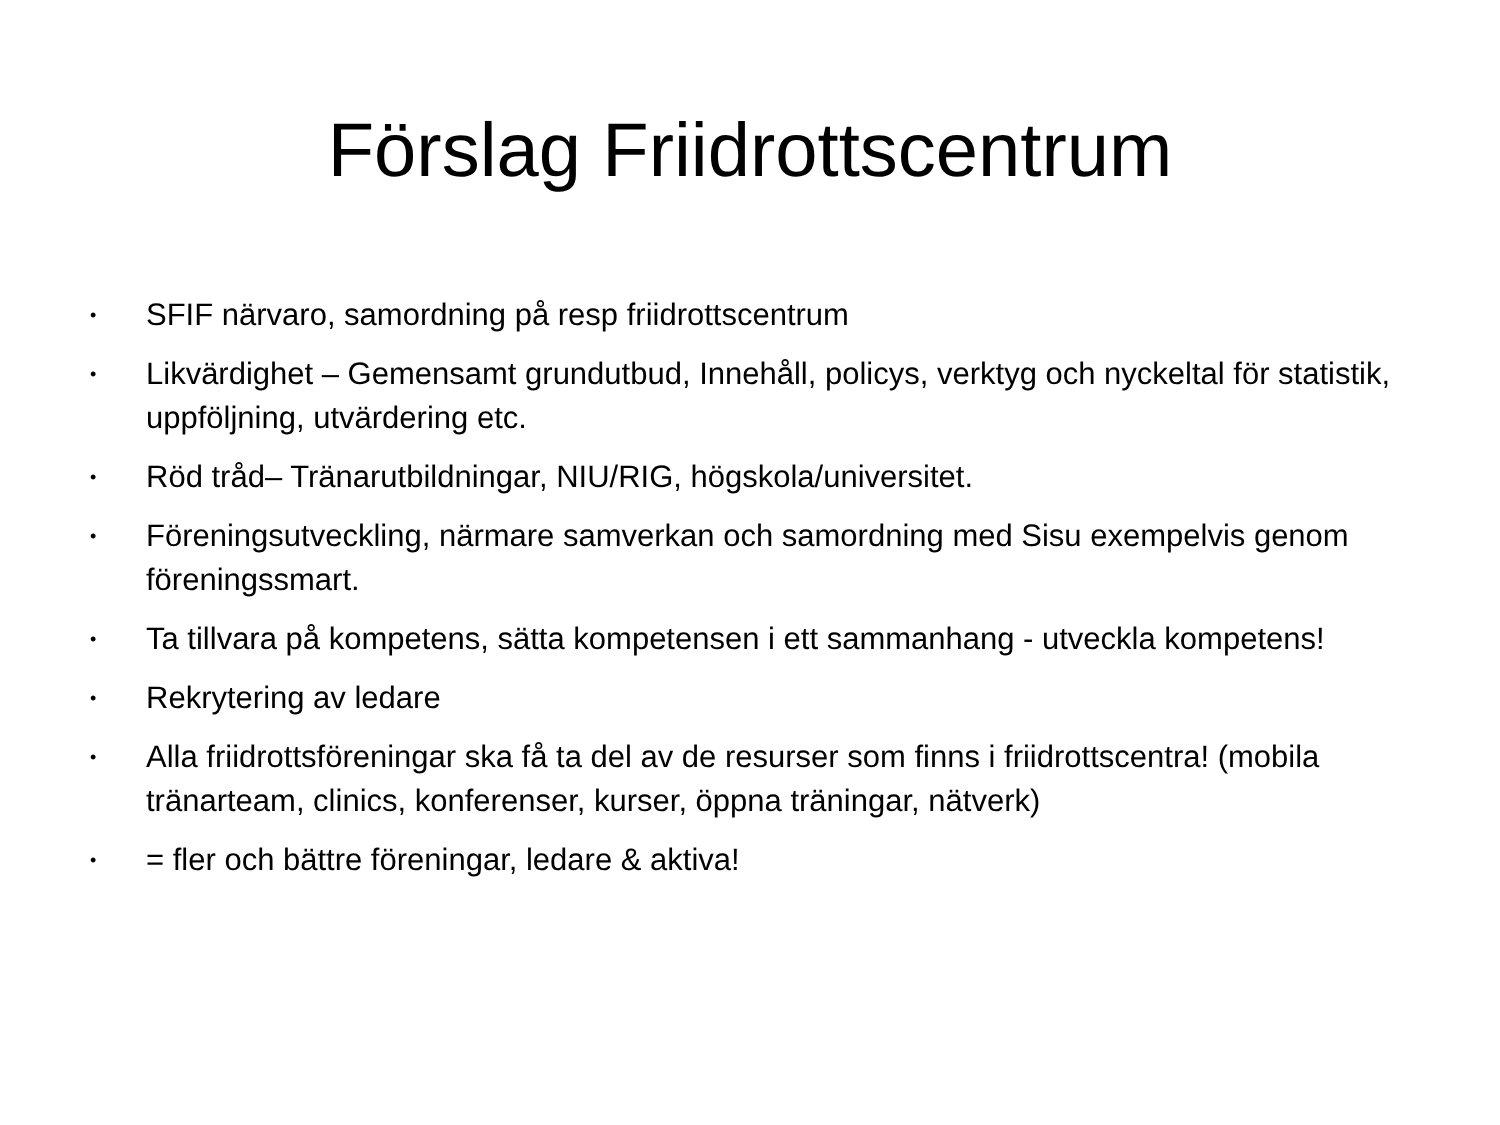Förslag Friidrottscentrum
• SFIF närvaro, samordning på resp friidrottscentrum
• Likvärdighet – Gemensamt grundutbud, Innehåll, policys, verktyg och nyckeltal för statistik, uppföljning, utvärdering etc.
• Röd tråd– Tränarutbildningar, NIU/RIG, högskola/universitet.
• Föreningsutveckling, närmare samverkan och samordning med Sisu exempelvis genom föreningssmart.
• Ta tillvara på kompetens, sätta kompetensen i ett sammanhang - utveckla kompetens!
• Rekrytering av ledare
• Alla friidrottsföreningar ska få ta del av de resurser som finns i friidrottscentra! (mobila tränarteam, clinics, konferenser, kurser, öppna träningar, nätverk)
• = fler och bättre föreningar, ledare & aktiva!